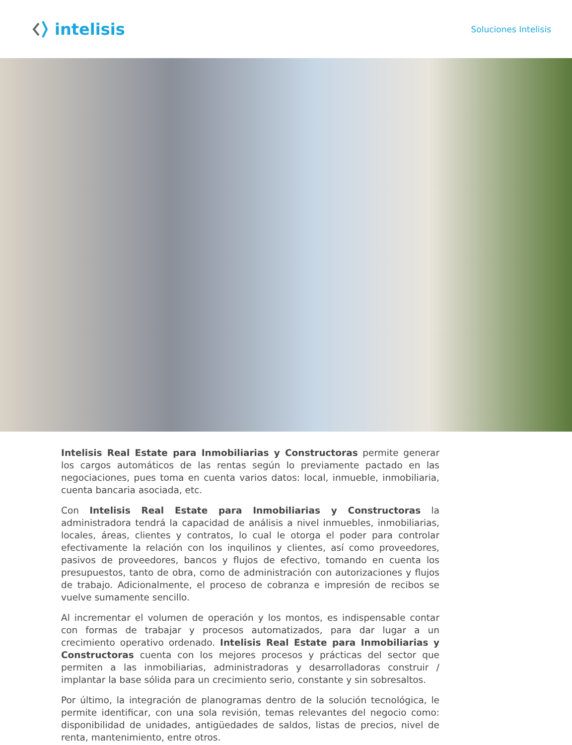intelisis
Soluciones Intelisis
Intelisis Real Estate para Inmobiliarias y Constructoras permite generar los cargos automáticos de las rentas según lo previamente pactado en las negociaciones, pues toma en cuenta varios datos: local, inmueble, inmobiliaria, cuenta bancaria asociada, etc.
Con Intelisis Real Estate para Inmobiliarias y Constructoras la administradora tendrá la capacidad de análisis a nivel inmuebles, inmobiliarias, locales, áreas, clientes y contratos, lo cual le otorga el poder para controlar efectivamente la relación con los inquilinos y clientes, así como proveedores, pasivos de proveedores, bancos y flujos de efectivo, tomando en cuenta los presupuestos, tanto de obra, como de administración con autorizaciones y flujos de trabajo. Adicionalmente, el proceso de cobranza e impresión de recibos se vuelve sumamente sencillo.
Al incrementar el volumen de operación y los montos, es indispensable contar con formas de trabajar y procesos automatizados, para dar lugar a un crecimiento operativo ordenado. Intelisis Real Estate para Inmobiliarias y Constructoras cuenta con los mejores procesos y prácticas del sector que permiten a las inmobiliarias, administradoras y desarrolladoras construir / implantar la base sólida para un crecimiento serio, constante y sin sobresaltos.
Por último, la integración de planogramas dentro de la solución tecnológica, le permite identificar, con una sola revisión, temas relevantes del negocio como: disponibilidad de unidades, antigüedades de saldos, listas de precios, nivel de renta, mantenimiento, entre otros.